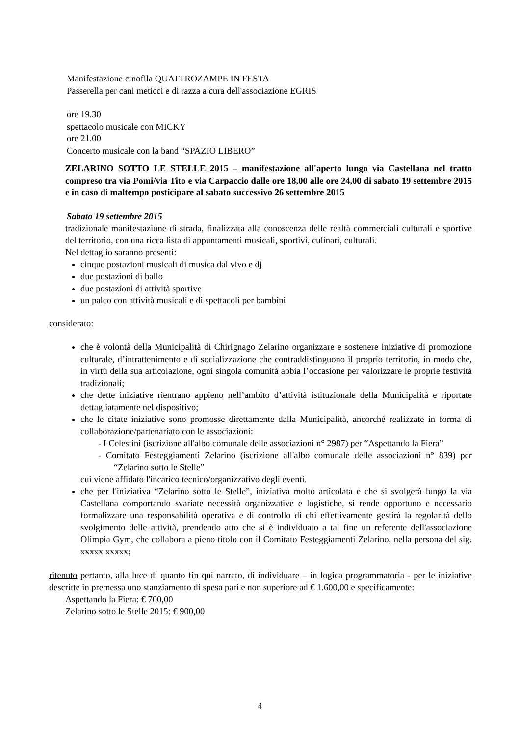Manifestazione cinofila QUATTROZAMPE IN FESTA
Passerella per cani meticci e di razza a cura dell'associazione EGRIS
ore 19.30
spettacolo musicale con MICKY
ore 21.00
Concerto musicale con la band “SPAZIO LIBERO”
ZELARINO SOTTO LE STELLE 2015 – manifestazione all'aperto lungo via Castellana nel tratto compreso tra via Pomi/via Tito e via Carpaccio dalle ore 18,00 alle ore 24,00 di sabato 19 settembre 2015 e in caso di maltempo posticipare al sabato successivo 26 settembre 2015
Sabato 19 settembre 2015
tradizionale manifestazione di strada, finalizzata alla conoscenza delle realtà commerciali culturali e sportive del territorio, con una ricca lista di appuntamenti musicali, sportivi, culinari, culturali.
Nel dettaglio saranno presenti:
cinque postazioni musicali di musica dal vivo e dj
due postazioni di ballo
due postazioni di attività sportive
un palco con attività musicali e di spettacoli per bambini
considerato:
che è volontà della Municipalità di Chirignago Zelarino organizzare e sostenere iniziative di promozione culturale, d’intrattenimento e di socializzazione che contraddistinguono il proprio territorio, in modo che, in virtù della sua articolazione, ogni singola comunità abbia l’occasione per valorizzare le proprie festività tradizionali;
che dette iniziative rientrano appieno nell’ambito d’attività istituzionale della Municipalità e riportate dettagliatamente nel dispositivo;
che le citate iniziative sono promosse direttamente dalla Municipalità, ancorché realizzate in forma di collaborazione/partenariato con le associazioni:
- I Celestini (iscrizione all'albo comunale delle associazioni n° 2987) per “Aspettando la Fiera”
- Comitato Festeggiamenti Zelarino (iscrizione all'albo comunale delle associazioni n° 839) per “Zelarino sotto le Stelle”
cui viene affidato l'incarico tecnico/organizzativo degli eventi.
che per l'iniziativa “Zelarino sotto le Stelle”, iniziativa molto articolata e che si svolgerà lungo la via Castellana comportando svariate necessità organizzative e logistiche, si rende opportuno e necessario formalizzare una responsabilità operativa e di controllo di chi effettivamente gestirà la regolarità dello svolgimento delle attività, prendendo atto che si è individuato a tal fine un referente dell'associazione Olimpia Gym, che collabora a pieno titolo con il Comitato Festeggiamenti Zelarino, nella persona del sig. xxxxx xxxxx;
ritenuto pertanto, alla luce di quanto fin qui narrato, di individuare – in logica programmatoria - per le iniziative descritte in premessa uno stanziamento di spesa pari e non superiore ad € 1.600,00 e specificamente:
Aspettando la Fiera: € 700,00
Zelarino sotto le Stelle 2015: € 900,00
4